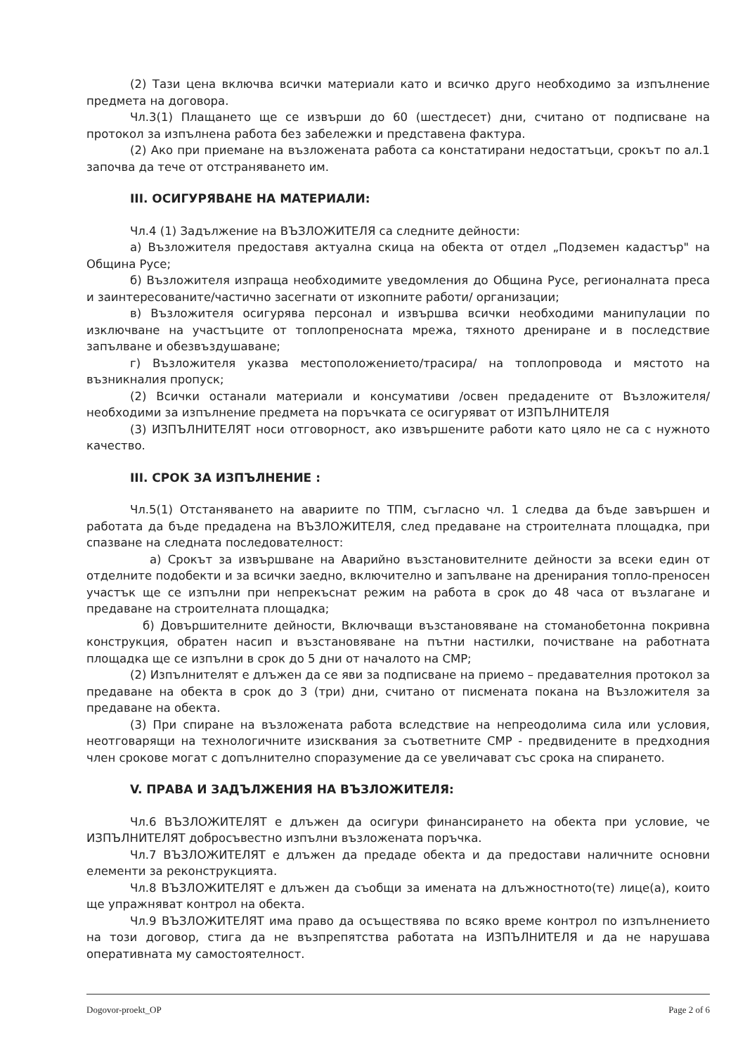(2) Тази цена включва всички материали като и всичко друго необходимо за изпълнение предмета на договора.
Чл.3(1) Плащането ще се извърши до 60 (шестдесет) дни, считано от подписване на протокол за изпълнена работа без забележки и представена фактура.
(2) Ако при приемане на възложената работа са констатирани недостатъци, срокът по ал.1 започва да тече от отстраняването им.
III. ОСИГУРЯВАНЕ НА МАТЕРИАЛИ:
Чл.4 (1) Задължение на ВЪЗЛОЖИТЕЛЯ са следните дейности:
а) Възложителя предоставя актуална скица на обекта от отдел „Подземен кадастър" на Община Русе;
б) Възложителя изпраща необходимите уведомления до Община Русе, регионалната преса и заинтересованите/частично засегнати от изкопните работи/ организации;
в) Възложителя осигурява персонал и извършва всички необходими манипулации по изключване на участъците от топлопреносната мрежа, тяхното дрениране и в последствие запълване и обезвъздушаване;
г) Възложителя указва местоположението/трасира/ на топлопровода и мястото на възникналия пропуск;
(2) Всички останали материали и консумативи /освен предадените от Възложителя/ необходими за изпълнение предмета на поръчката се осигуряват от ИЗПЪЛНИТЕЛЯ
(3) ИЗПЪЛНИТЕЛЯТ носи отговорност, ако извършените работи като цяло не са с нужното качество.
III. СРОК ЗА ИЗПЪЛНЕНИЕ :
Чл.5(1) Отстаняването на авариите по ТПМ, съгласно чл. 1 следва да бъде завършен и работата да бъде предадена на ВЪЗЛОЖИТЕЛЯ, след предаване на строителната площадка, при спазване на следната последователност:
а) Срокът за извършване на Аварийно възстановителните дейности за всеки един от отделните подобекти и за всички заедно, включително и запълване на дренирания топло-преносен участък ще се изпълни при непрекъснат режим на работа в срок до 48 часа от възлагане и предаване на строителната площадка;
б) Довършителните дейности, Включващи възстановяване на стоманобетонна покривна конструкция, обратен насип и възстановяване на пътни настилки, почистване на работната площадка ще се изпълни в срок до 5 дни от началото на СМР;
(2) Изпълнителят е длъжен да се яви за подписване на приемо – предавателния протокол за предаване на обекта в срок до 3 (три) дни, считано от писмената покана на Възложителя за предаване на обекта.
(3) При спиране на възложената работа вследствие на непреодолима сила или условия, неотговарящи на технологичните изисквания за съответните СМР - предвидените в предходния член срокове могат с допълнително споразумение да се увеличават със срока на спирането.
V. ПРАВА И ЗАДЪЛЖЕНИЯ НА ВЪЗЛОЖИТЕЛЯ:
Чл.6 ВЪЗЛОЖИТЕЛЯТ е длъжен да осигури финансирането на обекта при условие, че ИЗПЪЛНИТЕЛЯТ добросъвестно изпълни възложената поръчка.
Чл.7 ВЪЗЛОЖИТЕЛЯТ е длъжен да предаде обекта и да предостави наличните основни елементи за реконструкцията.
Чл.8 ВЪЗЛОЖИТЕЛЯТ е длъжен да съобщи за имената на длъжностното(те) лице(а), които ще упражняват контрол на обекта.
Чл.9 ВЪЗЛОЖИТЕЛЯТ има право да осъществява по всяко време контрол по изпълнението на този договор, стига да не възпрепятства работата на ИЗПЪЛНИТЕЛЯ и да не нарушава оперативната му самостоятелност.
Dogovor-proekt_OP Page 2 of 6